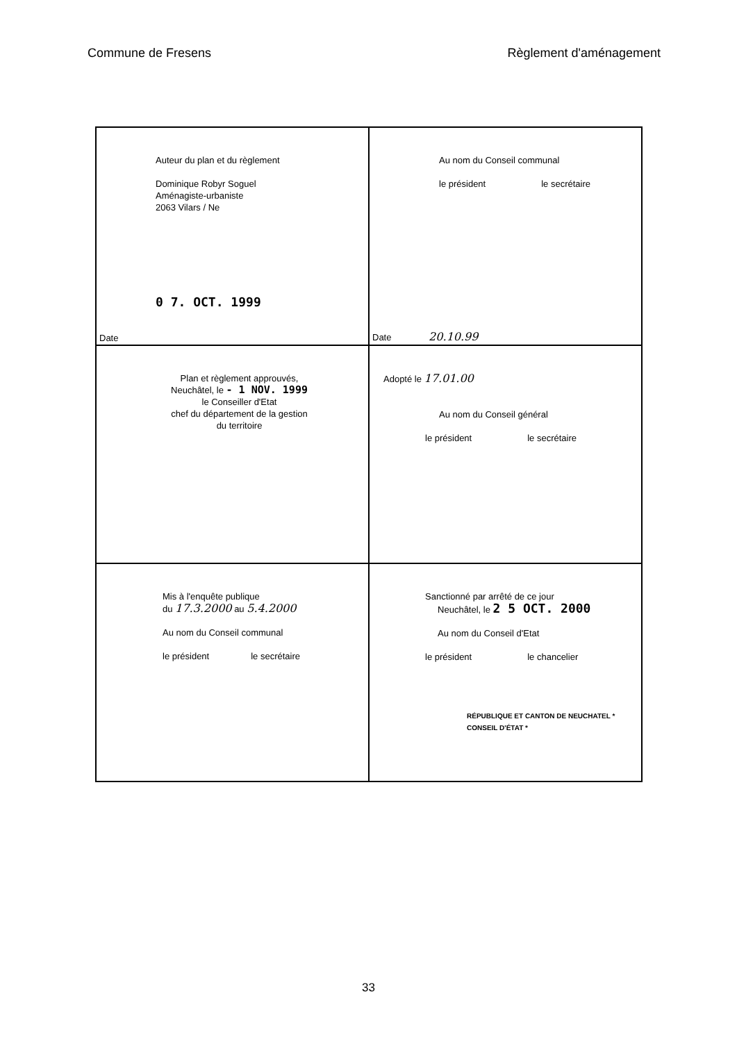Commune de Fresens Règlement d'aménagement
| Auteur du plan et du règlement Dominique Robyr Soguel Aménagiste-urbaniste 2063 Vilars / Ne 0 7. OCT. 1999 Date | Au nom du Conseil communal le président le secrétaire Date 20.10.99 |
| Plan et règlement approuvés, Neuchâtel, le - 1 NOV. 1999 le Conseiller d'Etat chef du département de la gestion du territoire | Adopté le 17.01.00 Au nom du Conseil général le président le secrétaire |
| Mis à l'enquête publique du 17.3.2000 au 5.4.2000 Au nom du Conseil communal le président le secrétaire | Sanctionné par arrêté de ce jour Neuchâtel, le 2 5 OCT. 2000 Au nom du Conseil d'Etat le président le chancelier RÉPUBLIQUE ET CANTON DE NEUCHATEL * CONSEIL D'ÉTAT * |
33